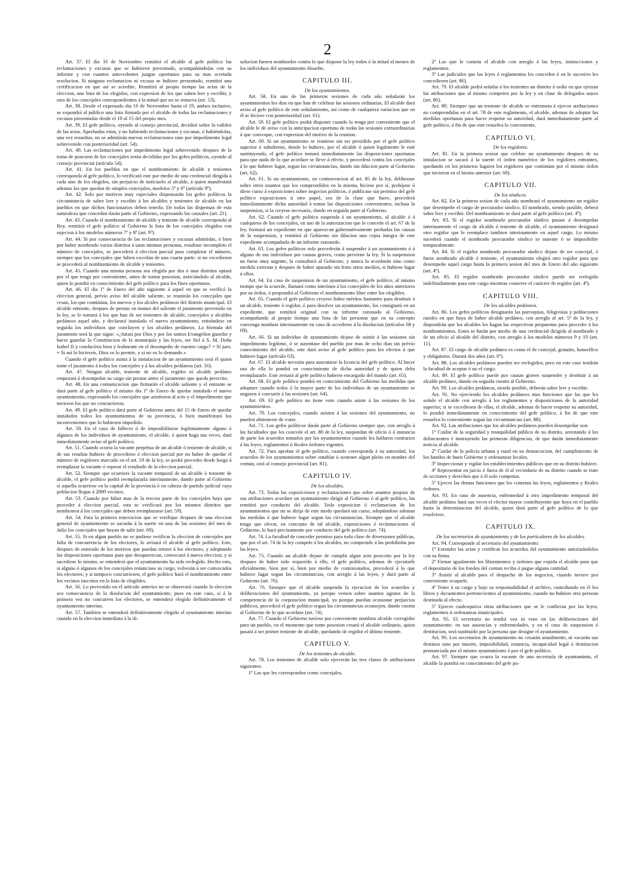2
Art. 37. El dia 16 de Noviembre remitirá el alcalde al gefe político las reclamaciones y excusas que se hubieren presentado, acompañándolas con su informe y con cuantos antecedentes juzgue oportunos para su mas acertada resolucion. Si ninguna reclamacion ni excusa se hubiere presentado, remitirá una certificacion en que así se acredite. Remitirá al propio tiempo las actas de la eleccion, una lista de los elegidos, con expresion de los que saben leer y escribir, y otra de los concejales correspondientes á la mitad que no se renueva (art. 53).
Art. 38. Desde el expresado dia 16 de Noviembre hasta el 19, ambos inclusive, se expondrá al público una lista firmada por el alcalde de todas las reclamaciones y excusas presentadas desde el 10 al 15 del propio mes.
Art. 39. El gefe político, oyendo al consejo provincial, decidirá sobre la validez de las actas. Aprobadas estas, y no habiendo reclamaciones y excusas, ó habiéndolas, una vez resueltas, no se admitirán nuevas reclamaciones sino por impedimento legal sobrevenido con posterioridad (art. 54).
Art. 40. Las reclamaciones por impedimento legal sobrevenido despues de la toma de posesion de los concejales serán decididas por los gefes políticos, oyendo al consejo provincial (artículo 54).
Art. 41. En los pueblos en que el nombramiento de alcalde y tenientes corresponda al gefe político, lo verificará este por medio de una credencial dirigida á cada uno de los elegidos, sin perjuicio de noticiarlo al alcalde, á quien manifestará ademas los que quedan de simples concejales, modelos 5º y 6º (artículo 9º).
Art. 42. Solo por motivos muy especiales dispensarán los gefes políticos la circunstancia de saber leer y escribir á los alcaldes y tenientes de alcalde en los pueblos en que dichos funcionarios deben tenerla. De todas las dispensas de esta naturaleza que concedan darán parte al Gobierno, expresando las causales (art. 21).
Art. 43. Cuando el nombramiento de alcalde y teniente de alcalde corresponda al Rey, remitirá el gefe político al Gobierno la lista de los concejales elegidos con sujecion á los modelos números 7º y 8º (art. 9º).
Art. 44. Si por consecuencia de las reclamaciones y excusas admitidas, ó bien por haber nombrado varios distritos á unas mismas personas, resultase incompleto el número de concejales, se procederá á eleccion parcial para completar el número, siempre que los concejales que falten excedan de una cuarta parte: si no excediesen se procederá al nombramiento de alcalde y tenientes.
Art. 45. Cuando una misma persona sea elegida por dos ó mas distritos optará por el que tenga por conveniente, antes de tomar posesion, noticiándolo al alcalde, quien lo pondrá en conocimiento del gefe político para los fines oportunos.
Art. 46. El dia 1º de Enero del año siguiente á aquel en que se verificó la eleccion general, prévio aviso del alcalde saliente, se reunirán los concejales que cesan, los que continúan, los nuevos y los alcales pedáneos del distrito municipal. El alcalde entrante, despues de prestar en manos del saliente el juramento prevenido en la ley, se lo tomará á los que han de ser tenientes de alcalde, concejales y alcaldes pedáneos aquel año, y declarará instalado el nuevo ayuntamiento, retirándose en seguida los individuos que concluyen y los alcaldes pedáneos. La fórmula del juramento será la que sigue: «¿Jurais por Dios y por los santos Evangelios guardar y hacer guardar la Constitucion de la monarquía y las leyes, ser fiel á S. M. Doña Isabel II y conducíros bien y lealmente en el desempeño de vuestro cargo? = Sí juro. = Si así lo hiciereis, Dios os lo premie, y si no os lo demande.»
Cuando el gefe político asista á la instalacion de un ayuntamiento será él quien tome el juramento á todos los concejales y á los alcaldes pedáneos (art. 56).
Art. 47. Ningun alcalde, teniente de alcalde, regidor ni alcalde pedáneo empezará á desempeñar su cargo sin prestar antes el juramento que queda prescrito.
Art. 48. En una comunicacion que firmarán el alcalde saliente y el entrante se dará parte al gefe político el mismo dia 1º de Enero de quedar instalado el nuevo ayuntamiento, expresando los concejales que asistieron al acto y el impedimento que tuvieren los que no concurrieron.
Art. 49. El gefe político dará parte al Gobierno antes del 15 de Enero de quedar instalados todos los ayuntamientos de su provincia, ó bien manifestará los inconvenientes que lo hubiesen impedido.
Art. 50. En el caso de fallecer ó de imposibilitarse legítimamente alguno ó algunos de los individuos de ayuntamiento, el alcalde, ó quien haga sus veces, dará inmediatamente aviso al gefe político.
Art. 51. Cuando ocurra la vacante perpétua de un alcalde ó teniente de alcalde, si de sus resultas hubiere de procederse á eleccion parcial por no haber de quedar el número de regidores marcado en el art. 59 de la ley, se podrá proceder desde luego á reemplazar la vacante ó esperar el resultado de la eleccion parcial.
Art. 52. Siempre que ocurriere la vacante temporal de un alcalde ó teniente de alcalde, el gefe político podrá reemplazarla interinamente, dando parte al Gobierno si aquella ocurriese en la capital de la provincia ó en cabeza de partido judicial cuya poblacion llegue á 2000 vecinos.
Art. 53. Cuando por faltar mas de la tercera parte de los concejales haya que proceder á eleccion parcial, esta se verificará por los mismos distritos que nombraron á los concejales que deben reemplazarse (art. 59).
Art. 54. Para la primera renovacion que se verifique despues de una eleccion general de ayuntamiento se sacarán á la suerte en una de las sesiones del mes de Julio los concejales que hayan de salir (art. 60).
Art. 55. Si en algun pueblo no se pudiese verificar la eleccion de concejales por falta de concurrencia de los electores, lo avisará el alcalde al gefe político. Este, despues de enterado de los motivos que puedan retraer á los electores, y adoptando las disposiciones oportunas para que desaparezcan, convocará á nueva eleccion; y si sucediese lo mismo, se entenderá que el ayuntamiento ha sido reelegido. Hecho esto, si alguno ó algunos de los concejales renunciase su cargo, volverán á ser convocados los electores; y si tampoco concurriesen, el gefe político hará el nombramiento entre los vecinos inscritos en la lista de elegibles.
Art. 56. Lo prevenido en el artículo anterior no se observará cuando la eleccion sea consecuencia de la disolucion del ayuntamiento; pues en este caso, si á la primera vez no concurren los electores, se entenderá elegido definitivamente el ayuntamiento interino.
Art. 57. Tambien se entenderá definitivamente elegido el ayuntamiento interino cuando en la eleccion inmediata á la di-
solucion fuesen nombrados contra lo que dispone la ley todos ó la mitad al menos de los individuos del ayuntamiento disuelto.
CAPITULO III.
De los ayuntamientos.
Art. 58. En una de las primeras sesiones de cada año señalarán los ayuntamientos los dias en que han de celebrar las sesiones ordinarias. El alcalde dará aviso al gefe político de este señalamiento, así como de cualquiera variacion que en él se hiciere con posterioridad (art. 61).
Art. 59. El gefe político podrá disponer cuando lo tenga por conveniente que el alcalde le dé aviso con la anticipacion oportuna de todas las sesiones extraordinarias á que convoque, con expresion del motivo de la reunion.
Art. 60. Si un ayuntamiento se reuniese sin ser presidido por el gefe político superior ó subalterno, donde lo hubiere, por el alcalde ó quien legalmente le esté sustituyendo, el gefe político tomará inmediatamente las disposiciones oportunas para que nada de lo que acordare se lleve á efecto, y procederá contra los concejales á lo que hubiere lugar, segun las circunstancias, dando sin dilacion parte al Gobierno (art. 62).
Art. 61. Si un ayuntamiento, en contravencion al art. 85 de la ley, deliberase sobre otros asuntos que los comprendidos en la misma, hiciese por sí, prohijase ó diese curso á exposiciones sobre negocios políticos, ó publicase sin permiso del gefe político exposiciones ú otro papel, sea de la clase que fuere, procederá inmediatamente dicha autoridad á tomar las disposiciones convenientes, inclusa la suspension, si la creyese necesaria, dando en seguida parte al Gobierno.
Art. 62. Cuando el gefe político suspenda á un ayuntamiento, al alcalde ó á cualquiera de los concejales, en uso de la autorizacion que le concede el art. 67 de la ley, formará un expediente en que aparezcan gubernativamente probadas las causas de la suspension, y remitirá al Gobierno sin dilacion una copia íntegra de este expediente acompañada de un informe razonado.
Art. 63. Los gefes políticos solo procederán á suspender á un ayuntamiento ó á alguno de sus individuos por causas graves, como previene la ley. Si la suspension no fuese muy urgente, la consultará al Gobierno, y nunca la acordarán sino como medida extrema y despues de haber apurado sin fruto otros medios, si hubiese lugar á ellos.
Art. 64. En caso de suspension de un ayuntamiento, el gefe político, al mismo tiempo que la acuerde, llamará como interinos á los concejales de los años anteriores por su órden, ó propondrá al Gobierno el nombramiento libre entre los elegibles.
Art. 65. Cuando el gefe político creyese haber méritos bastantes para destituir á un alcalde, teniente ó regidor, ó para disolver un ayuntamiento, los consignará en un expediente, que remitirá original con su informe razonado al Gobierno, acompañando al propio tiempo una lista de las personas que en su concepto convenga nombrar interinamente en caso de accederse á la disolucion (artículos 68 y 69).
Art. 66. Si un individuo de ayuntamiento dejase de asistir á las sesiones sin impedimento legítimo, ó se ausentase del pueblo por mas de ocho dias sin prévio conocimiento del alcalde, este dará aviso al gefe político para los efectos á que hubiere lugar (artículo 63).
Art. 67. El alcalde necesita para ausentarse la licencia del gefe político. Al hacer uso de ella lo pondrá en conocimiento de dicha autoridad y de quien deba reemplazarle. Este avisará al gefe político haberse encargado del mando (art. 65).
Art. 68. El gefe político pondrá en conocimiento del Gobierno las medidas que adoptare cuando todos ó la mayor parte de los individuos de un ayuntamiento se negasen á concurrir á las sesiones (art. 64).
Art. 69. El gefe político no tiene voto cuando asiste á las sesiones de los ayuntamientos.
Art. 70. Los concejales, cuando asisten á las sesiones del ayuntamiento, no pueden abstenerse de votar.
Art. 71. Los gefes políticos darán parte al Gobierno siempre que, con arreglo á las facultades que les concede el art. 80 de la ley, suspendan de oficio ó á instancia de parte los acuerdos tomados por los ayuntamientos cuando los hallaren contrarios á las leyes, reglamentos ó Reales órdenes vigentes.
Art. 72. Para aprobar el gefe político, cuando corresponda á su autoridad, los acuerdos de los ayuntamientos sobre entablar ó sostener algun pleito en nombre del comun, oirá al consejo provincial (art. 81).
CAPITULO IV.
De los alcaldes.
Art. 73. Todas las exposiciones y reclamaciones que sobre asuntos propios de sus atribuciones acordare un ayuntamiento dirigir al Gobierno ó al gefe político, las remitirá por conducto del alcalde. Toda exposicion ó reclamacion de los ayuntamientos que no se dirija de este modo quedará sin curso, adoptándose ademas las medidas á que hubiere lugar segun las circunstancias. Siempre que el alcalde tenga que elevar, en concepto de tal alcalde, exposiciones ó reclamaciones al Gobierno, lo hará precisamente por conducto del gefe político (art. 74).
Art. 74. La facultad de conceder permiso para toda clase de diversiones públicas, que por el art. 74 de la ley compete á los alcaldes, no comprende á las prohibidas por las leyes.
Art. 75. Cuando un alcalde dejase de cumplir algun acto prescrito por la ley despues de haber sido requerido á ello, el gefe político, ademas de ejecutarle oficialmente, bien por sí, bien por medio de comisionados, procederá á lo que hubiere lugar segun las circunstancias, con arreglo á las leyes, y dará parte al Gobierno (art. 76).
Art. 76. Siempre que el alcalde suspenda la ejecucion de los acuerdos y deliberaciones del ayuntamiento, ya porque versen sobre asuntos agenos de la competencia de la corporacion municipal, ya porque puedan ocasionar perjuicios públicos, procederá el gefe político segun las circunstancias aconsejen, dando cuenta al Gobierno de lo que acordase (art. 74).
Art. 77. Cuando el Gobierno tuviese por conveniente nombrar alcalde corregidor para un pueblo, en el momento que tome posesion cesará el alcalde ordinario, quien pasará á ser primer teniente de alcalde, quedando de regidor el último teniente.
CAPITULO V.
De los tenientes de alcalde.
Art. 78. Los tenientes de alcalde solo ejercerán las tres clases de atribuciones siguientes:
1º Las que les corresponden como concejales.
2º Las que le cometa el alcalde con arreglo á las leyes, instrucciones y reglamentos.
3º Las judiciales que las leyes ó reglamentos les conceden ó en lo sucesivo les concedieren (art. 86).
Art. 79. El alcalde podrá señalar á los tenientes un distrito ó radio en que ejerzan las atribuciones que al mismo competen por la ley y en clase de delegados suyos (art. 86).
Art. 80. Siempre que un teniente de alcalde se entrometa á ejercer atribuciones no comprendidas en el art. 78 de este reglamento, el alcalde, ademas de adoptar las medidas oportunas para hacer respetar su autoridad, dará inmediatamente parte al gefe político, á fin de que este resuelva lo conveniente.
CAPITULO VI.
De los regidores.
Art. 81. En la primera sesion que celebre un ayuntamiento despues de su instalacion se sacará á la suerte el órden numérico de los regidores entrantes, quedando en los primeros lugares los regidores que continúan por el mismo órden que tuvieron en el bienio anterior (art. 60).
CAPITULO VII.
De los síndicos.
Art. 82. En la primera sesion de cada año nombrará el ayuntamiento un regidor que desempeñe el cargo de procurador síndico. El nombrado, siendo posible, deberá saber leer y escribir. Del nombramiento se dará parte al gefe político (art. 4º).
Art. 83. Si el regidor nombrado procurador síndico pasase á desempeñar interinamente el cargo de alcalde ó teniente de alcalde, el ayuntamiento designará otro regidor que le reemplace tambien interinamente en aquel cargo. Lo mismo sucederá cuando el nombrado procurador síndico se ausente ó se imposibilite temporalmente.
Art. 84. Si el regidor nombrado procurador síndico dejase de ser concejal, ó fuese nombrado alcalde ó teniente, el ayuntamiento elegirá otro regidor para que desempeñe aquel cargo hasta la primera sesion del mes de Enero del año siguiente (art. 4º).
Art. 85. El regidor nombrado procurador síndico puede ser reelegido indefinidamente para este cargo mientras conserve el carácter de regidor (art. 4º).
CAPITULO VIII.
De los alcaldes pedáneos.
Art. 86. Los gefes políticos designarán las parroquias, feligresías y poblaciones rurales en que haya de haber alcalde pedáneo, con arreglo al art. 5º de la ley, y dispondrán que los alcaldes les hagan las respectivas propuestas para proceder á los nombramientos. Estos se harán por medio de una credencial dirigida al nombrado y de un oficio al alcalde del distrito, con arreglo á los modelos números 9 y 10 (art. 11).
Art. 87. El cargo de alcalde pedáneo es como el de concejal, gratuito, honorífico y obligatorio. Durará dos años (art. 6º).
Art. 88. Los alcaldes pedáneos pueden ser reelegidos; pero en este caso tendrán la facultad de aceptar ó no el cargo.
Art. 89. El gefe político puede por causas graves suspender y destituir á un alcalde pedáneo, dando en seguida cuenta al Gobierno.
Art. 90. Los alcaldes pedáneos, siendo posible, deberán saber leer y escribir.
Art. 91. No ejerciendo los alcaldes pedáneos mas funciones que las que les señale el alcalde con arreglo á los reglamentos y disposiciones de la autoridad superior; si se excediesen de ellas, el alcalde, ademas de hacer respetar su autoridad, lo pondrá inmediatamente en conocimiento del gefe político, á fin de que este resuelva lo conveniente segun las circunstancias (art. 88).
Art. 92. Las atribuciones que los alcaldes pedáneos pueden desempeñar son:
1º Cuidar de la seguridad y tranquilidad pública de su distrito, arrestando á los delincuentes é instruyendo las primeras diligencias, de que darán inmediatamente noticia al alcalde.
2º Cuidar de la policía urbana y rural en su demarcacion, del cumplimiento de los bandos de buen Gobierno y ordenanzas locales.
3º Inspeccionar y vigilar los establecimientos públicos que en su distrito hubiere.
4º Representar en juicio ó fuera de él al vecindario de su distrito cuando se trate de acciones y derechos que á él solo competan.
5º Ejercer las demas funciones que les cometan las leyes, reglamentos y Reales órdenes.
Art. 93. En caso de ausencia, enfermedad ú otro impedimento temporal del alcalde pedáneo hará sus veces el elector mayor contribuyente que haya en el pueblo hasta la determinacion del alcalde, quien dará parte al gefe político de lo que resolviere.
CAPITULO IX.
De los secretarios de ayuntamiento y de los particulares de los alcaldes.
Art. 94. Corresponde al secretario del ayuntamiento:
1º Extender las actas y certificar los acuerdos del ayuntamiento autorizándolos con su firma.
2º Firmar igualmente los libramientos y órdenes que expida el alcalde para que el depositario de los fondos del comun reciba ó pague alguna cantidad.
3º Asistir al alcalde para el despacho de los negocios, cuando tuviere por conveniente ocuparle.
4º Tener á su cargo y bajo su responsabilidad el archivo, custodiando en él los libros y documentos pertenecientes al ayuntamiento, cuando no hubiere otra persona destinada al efecto.
5º Ejercer cualesquiera otras atribuciones que se le confieran por las leyes, reglamentos ú ordenanzas municipales.
Art. 95. El secretario no tendrá voz ni voto en las deliberaciones del ayuntamiento: en sus ausencias y enfermedades, y en el caso de suspension ó destitucion, será sustituido por la persona que designe el ayuntamiento.
Art. 96. Los secretarios de ayuntamiento no cesarán anualmente, ni vacarán sus destinos sino por muerte, imposibilidad, renuncia, incapacidad legal ó destitucion pronunciada por el mismo ayuntamiento ó por el gefe político.
Art. 97. Siempre que ocurra la vacante de una secretaría de ayuntaminto, el alcalde la pondrá en conocimiento del gefe po-